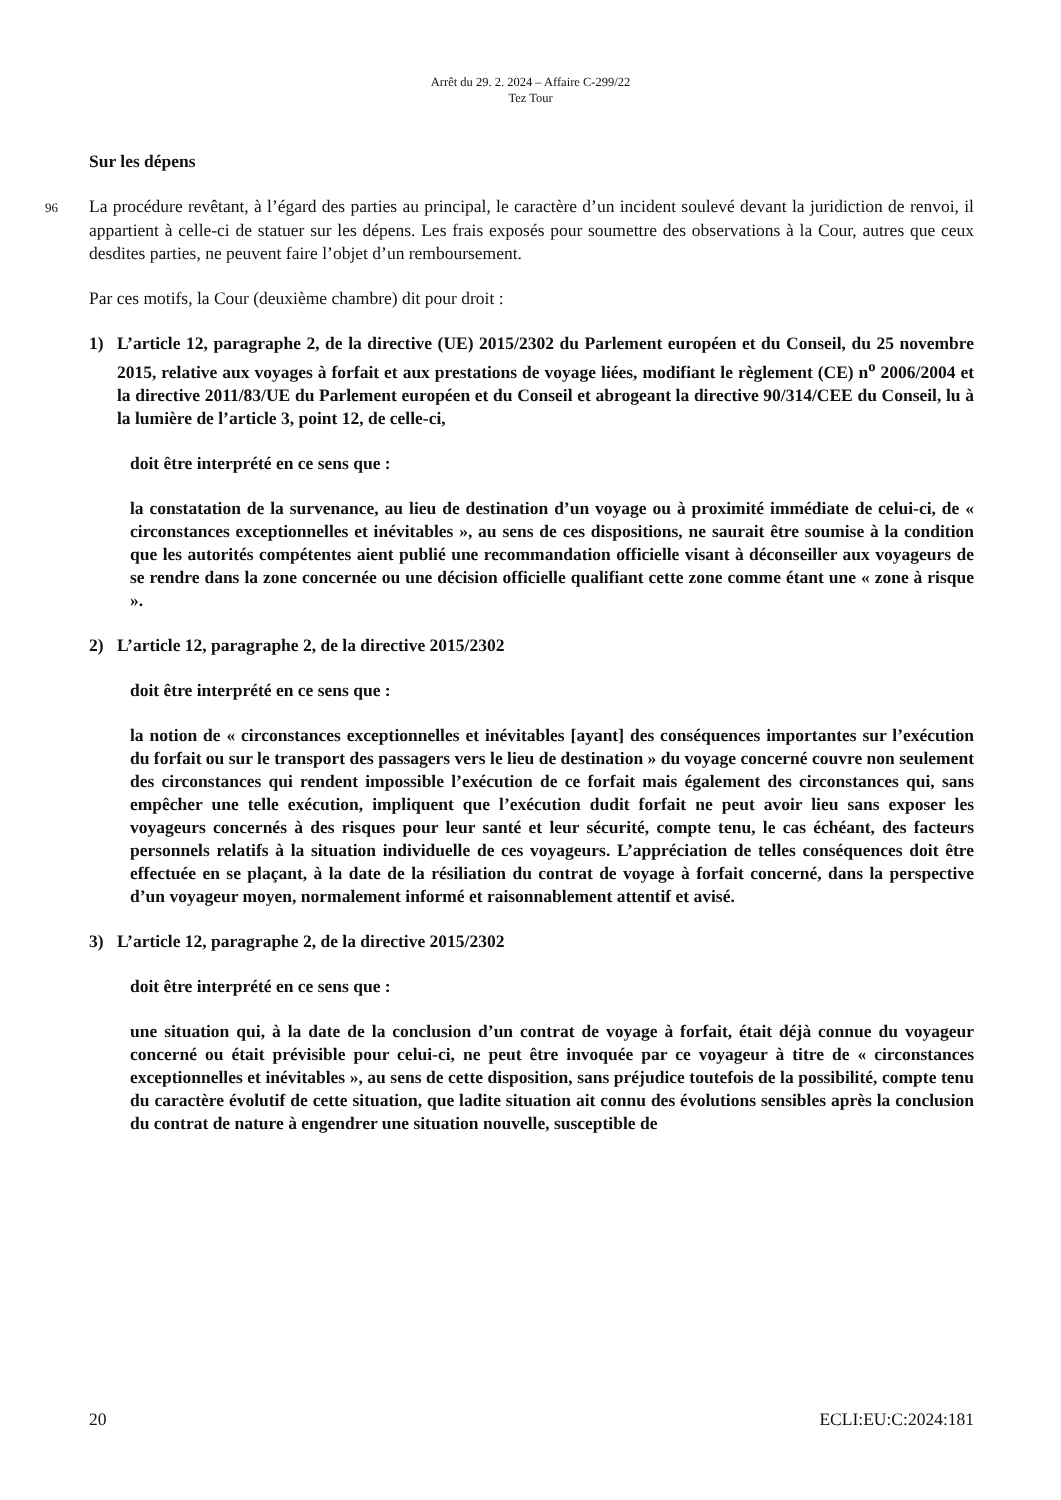Arrêt du 29. 2. 2024 – Affaire C-299/22
Tez Tour
Sur les dépens
96 La procédure revêtant, à l’égard des parties au principal, le caractère d’un incident soulevé devant la juridiction de renvoi, il appartient à celle-ci de statuer sur les dépens. Les frais exposés pour soumettre des observations à la Cour, autres que ceux desdites parties, ne peuvent faire l’objet d’un remboursement.
Par ces motifs, la Cour (deuxième chambre) dit pour droit :
1) L’article 12, paragraphe 2, de la directive (UE) 2015/2302 du Parlement européen et du Conseil, du 25 novembre 2015, relative aux voyages à forfait et aux prestations de voyage liées, modifiant le règlement (CE) n<sup>o</sup> 2006/2004 et la directive 2011/83/UE du Parlement européen et du Conseil et abrogeant la directive 90/314/CEE du Conseil, lu à la lumière de l’article 3, point 12, de celle-ci,
doit être interprété en ce sens que :
la constatation de la survenance, au lieu de destination d’un voyage ou à proximité immédiate de celui-ci, de « circonstances exceptionnelles et inévitables », au sens de ces dispositions, ne saurait être soumise à la condition que les autorités compétentes aient publié une recommandation officielle visant à déconseiller aux voyageurs de se rendre dans la zone concernée ou une décision officielle qualifiant cette zone comme étant une « zone à risque ».
2) L’article 12, paragraphe 2, de la directive 2015/2302
doit être interprété en ce sens que :
la notion de « circonstances exceptionnelles et inévitables [ayant] des conséquences importantes sur l’exécution du forfait ou sur le transport des passagers vers le lieu de destination » du voyage concerné couvre non seulement des circonstances qui rendent impossible l’exécution de ce forfait mais également des circonstances qui, sans empêcher une telle exécution, impliquent que l’exécution dudit forfait ne peut avoir lieu sans exposer les voyageurs concernés à des risques pour leur santé et leur sécurité, compte tenu, le cas échéant, des facteurs personnels relatifs à la situation individuelle de ces voyageurs. L’appréciation de telles conséquences doit être effectuée en se plaçant, à la date de la résiliation du contrat de voyage à forfait concerné, dans la perspective d’un voyageur moyen, normalement informé et raisonnablement attentif et avisé.
3) L’article 12, paragraphe 2, de la directive 2015/2302
doit être interprété en ce sens que :
une situation qui, à la date de la conclusion d’un contrat de voyage à forfait, était déjà connue du voyageur concerné ou était prévisible pour celui-ci, ne peut être invoquée par ce voyageur à titre de « circonstances exceptionnelles et inévitables », au sens de cette disposition, sans préjudice toutefois de la possibilité, compte tenu du caractère évolutif de cette situation, que ladite situation ait connu des évolutions sensibles après la conclusion du contrat de nature à engendrer une situation nouvelle, susceptible de
20 ECLI:EU:C:2024:181